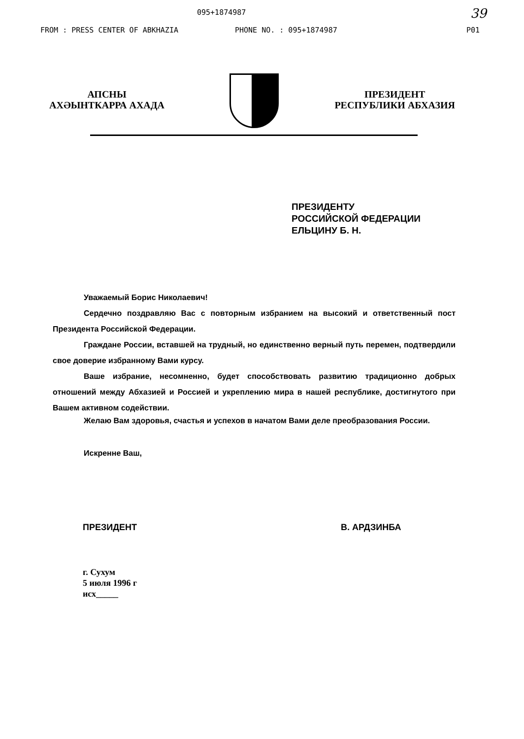095+1874987 39
FROM : PRESS CENTER OF ABKHAZIA PHONE NO. : 095+1874987 P01
АПСНЫ
АХӘЫНТКАРРА АХАДА
ПРЕЗИДЕНТ
РЕСПУБЛИКИ АБХАЗИЯ
ПРЕЗИДЕНТУ
РОССИЙСКОЙ ФЕДЕРАЦИИ
ЕЛЬЦИНУ Б. Н.
Уважаемый Борис Николаевич!
Сердечно поздравляю Вас с повторным избранием на высокий и ответственный пост Президента Российской Федерации.
Граждане России, вставшей на трудный, но единственно верный путь перемен, подтвердили свое доверие избранному Вами курсу.
Ваше избрание, несомненно, будет способствовать развитию традиционно добрых отношений между Абхазией и Россией и укреплению мира в нашей республике, достигнутого при Вашем активном содействии.
Желаю Вам здоровья, счастья и успехов в начатом Вами деле преобразования России.
Искренне Ваш,
ПРЕЗИДЕНТ В. АРДЗИНБА
г. Сухум
5 июля 1996 г
исх_____